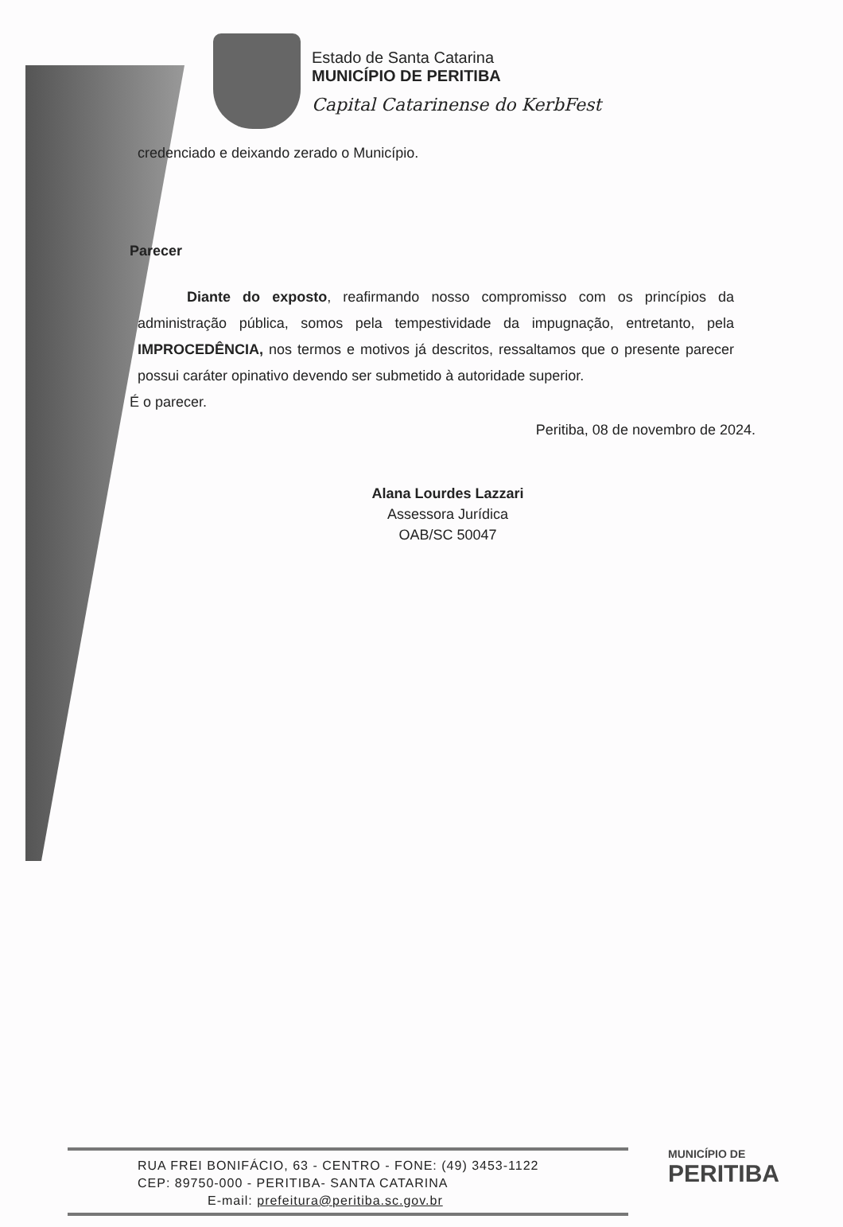Estado de Santa Catarina
MUNICÍPIO DE PERITIBA
Capital Catarinense do KerbFest
credenciado e deixando zerado o Município.
Parecer
Diante do exposto, reafirmando nosso compromisso com os princípios da administração pública, somos pela tempestividade da impugnação, entretanto, pela IMPROCEDÊNCIA, nos termos e motivos já descritos, ressaltamos que o presente parecer possui caráter opinativo devendo ser submetido à autoridade superior.
É o parecer.
Peritiba, 08 de novembro de 2024.
Alana Lourdes Lazzari
Assessora Jurídica
OAB/SC 50047
RUA FREI BONIFÁCIO, 63 - CENTRO - FONE: (49) 3453-1122
CEP: 89750-000 - PERITIBA- SANTA CATARINA
E-mail: prefeitura@peritiba.sc.gov.br
MUNICÍPIO DE
PERITIBA